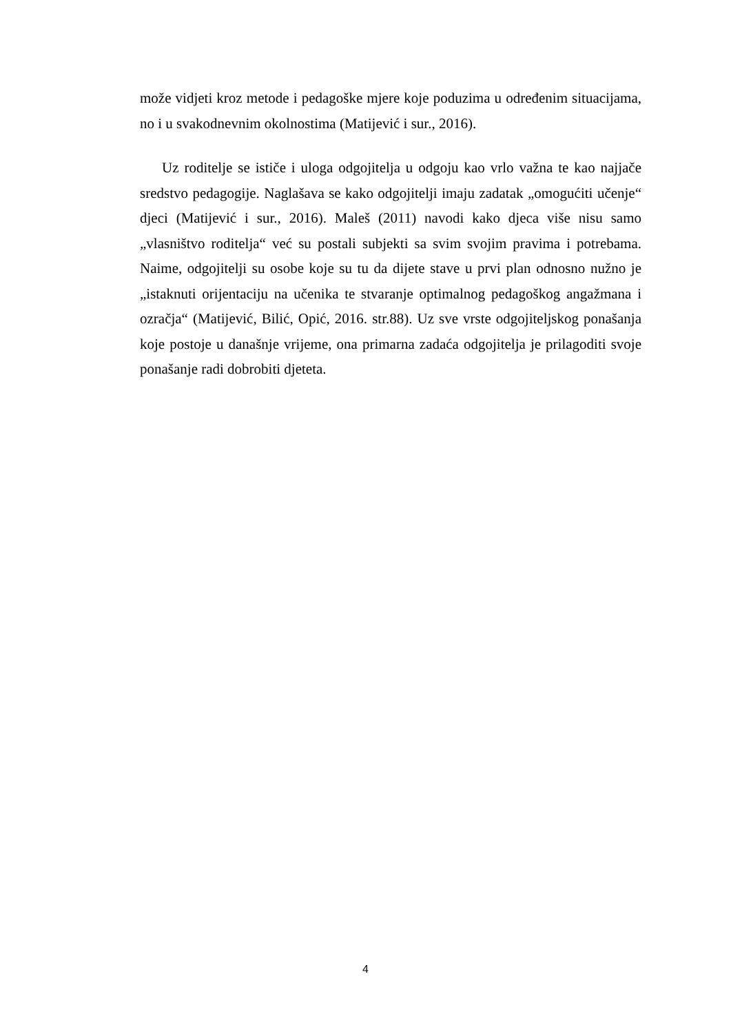može vidjeti kroz metode i pedagoške mjere koje poduzima u određenim situacijama, no i u svakodnevnim okolnostima (Matijević i sur., 2016).
Uz roditelje se ističe i uloga odgojitelja u odgoju kao vrlo važna te kao najjače sredstvo pedagogije. Naglašava se kako odgojitelji imaju zadatak „omogućiti učenje“ djeci (Matijević i sur., 2016). Maleš (2011) navodi kako djeca više nisu samo „vlasništvo roditelja“ već su postali subjekti sa svim svojim pravima i potrebama. Naime, odgojitelji su osobe koje su tu da dijete stave u prvi plan odnosno nužno je „istaknuti orijentaciju na učenika te stvaranje optimalnog pedagoškog angažmana i ozračja“ (Matijević, Bilić, Opić, 2016. str.88). Uz sve vrste odgojiteljskog ponašanja koje postoje u današnje vrijeme, ona primarna zadaća odgojitelja je prilagoditi svoje ponašanje radi dobrobiti djeteta.
4